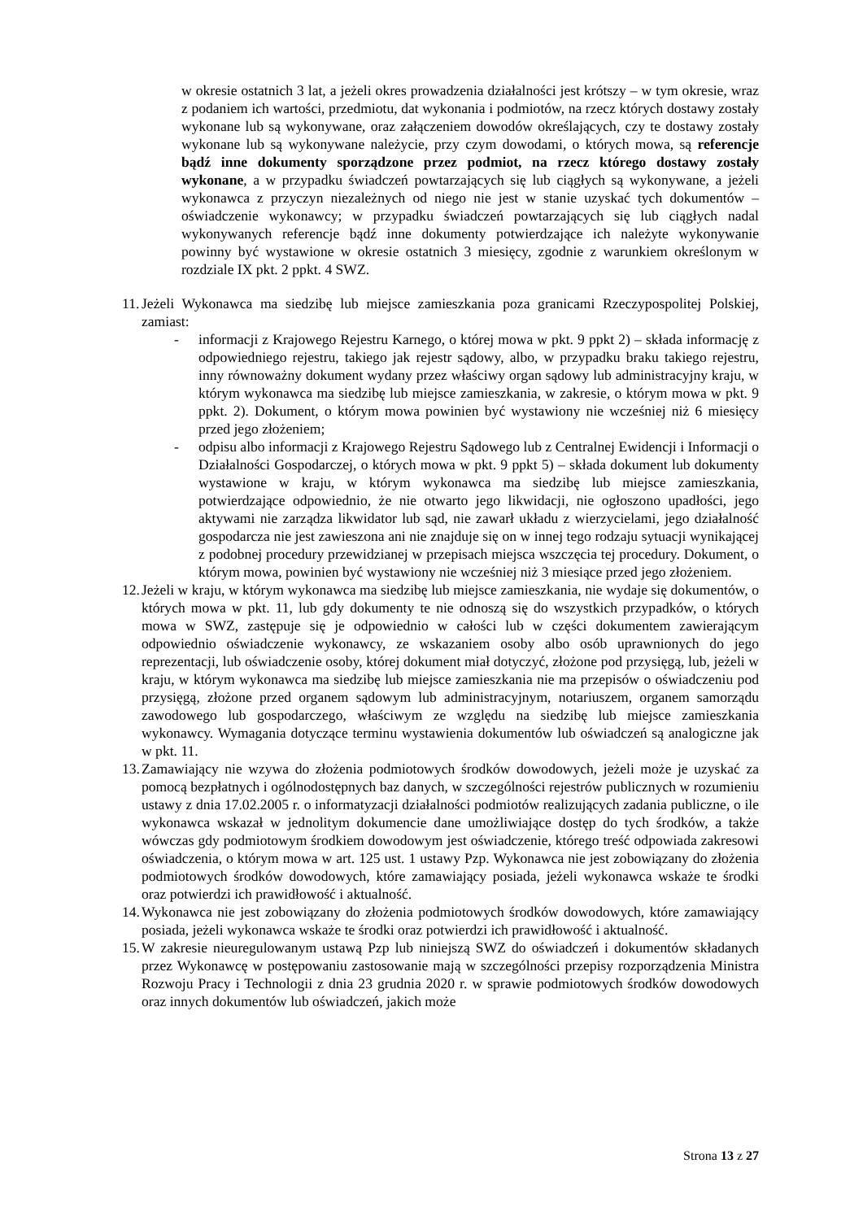w okresie ostatnich 3 lat, a jeżeli okres prowadzenia działalności jest krótszy – w tym okresie, wraz z podaniem ich wartości, przedmiotu, dat wykonania i podmiotów, na rzecz których dostawy zostały wykonane lub są wykonywane, oraz załączeniem dowodów określających, czy te dostawy zostały wykonane lub są wykonywane należycie, przy czym dowodami, o których mowa, są referencje bądź inne dokumenty sporządzone przez podmiot, na rzecz którego dostawy zostały wykonane, a w przypadku świadczeń powtarzających się lub ciągłych są wykonywane, a jeżeli wykonawca z przyczyn niezależnych od niego nie jest w stanie uzyskać tych dokumentów – oświadczenie wykonawcy; w przypadku świadczeń powtarzających się lub ciągłych nadal wykonywanych referencje bądź inne dokumenty potwierdzające ich należyte wykonywanie powinny być wystawione w okresie ostatnich 3 miesięcy, zgodnie z warunkiem określonym w rozdziale IX pkt. 2 ppkt. 4 SWZ.
11.
Jeżeli Wykonawca ma siedzibę lub miejsce zamieszkania poza granicami Rzeczypospolitej Polskiej, zamiast:
- informacji z Krajowego Rejestru Karnego, o której mowa w pkt. 9 ppkt 2) – składa informację z odpowiedniego rejestru, takiego jak rejestr sądowy, albo, w przypadku braku takiego rejestru, inny równoważny dokument wydany przez właściwy organ sądowy lub administracyjny kraju, w którym wykonawca ma siedzibę lub miejsce zamieszkania, w zakresie, o którym mowa w pkt. 9 ppkt. 2). Dokument, o którym mowa powinien być wystawiony nie wcześniej niż 6 miesięcy przed jego złożeniem;
- odpisu albo informacji z Krajowego Rejestru Sądowego lub z Centralnej Ewidencji i Informacji o Działalności Gospodarczej, o których mowa w pkt. 9 ppkt 5) – składa dokument lub dokumenty wystawione w kraju, w którym wykonawca ma siedzibę lub miejsce zamieszkania, potwierdzające odpowiednio, że nie otwarto jego likwidacji, nie ogłoszono upadłości, jego aktywami nie zarządza likwidator lub sąd, nie zawarł układu z wierzycielami, jego działalność gospodarcza nie jest zawieszona ani nie znajduje się on w innej tego rodzaju sytuacji wynikającej z podobnej procedury przewidzianej w przepisach miejsca wszczęcia tej procedury. Dokument, o którym mowa, powinien być wystawiony nie wcześniej niż 3 miesiące przed jego złożeniem.
12.
Jeżeli w kraju, w którym wykonawca ma siedzibę lub miejsce zamieszkania, nie wydaje się dokumentów, o których mowa w pkt. 11, lub gdy dokumenty te nie odnoszą się do wszystkich przypadków, o których mowa w SWZ, zastępuje się je odpowiednio w całości lub w części dokumentem zawierającym odpowiednio oświadczenie wykonawcy, ze wskazaniem osoby albo osób uprawnionych do jego reprezentacji, lub oświadczenie osoby, której dokument miał dotyczyć, złożone pod przysięgą, lub, jeżeli w kraju, w którym wykonawca ma siedzibę lub miejsce zamieszkania nie ma przepisów o oświadczeniu pod przysięgą, złożone przed organem sądowym lub administracyjnym, notariuszem, organem samorządu zawodowego lub gospodarczego, właściwym ze względu na siedzibę lub miejsce zamieszkania wykonawcy. Wymagania dotyczące terminu wystawienia dokumentów lub oświadczeń są analogiczne jak w pkt. 11.
13.
Zamawiający nie wzywa do złożenia podmiotowych środków dowodowych, jeżeli może je uzyskać za pomocą bezpłatnych i ogólnodostępnych baz danych, w szczególności rejestrów publicznych w rozumieniu ustawy z dnia 17.02.2005 r. o informatyzacji działalności podmiotów realizujących zadania publiczne, o ile wykonawca wskazał w jednolitym dokumencie dane umożliwiające dostęp do tych środków, a także wówczas gdy podmiotowym środkiem dowodowym jest oświadczenie, którego treść odpowiada zakresowi oświadczenia, o którym mowa w art. 125 ust. 1 ustawy Pzp. Wykonawca nie jest zobowiązany do złożenia podmiotowych środków dowodowych, które zamawiający posiada, jeżeli wykonawca wskaże te środki oraz potwierdzi ich prawidłowość i aktualność.
14.
Wykonawca nie jest zobowiązany do złożenia podmiotowych środków dowodowych, które zamawiający posiada, jeżeli wykonawca wskaże te środki oraz potwierdzi ich prawidłowość i aktualność.
15.
W zakresie nieuregulowanym ustawą Pzp lub niniejszą SWZ do oświadczeń i dokumentów składanych przez Wykonawcę w postępowaniu zastosowanie mają w szczególności przepisy rozporządzenia Ministra Rozwoju Pracy i Technologii z dnia 23 grudnia 2020 r. w sprawie podmiotowych środków dowodowych oraz innych dokumentów lub oświadczeń, jakich może
Strona 13 z 27